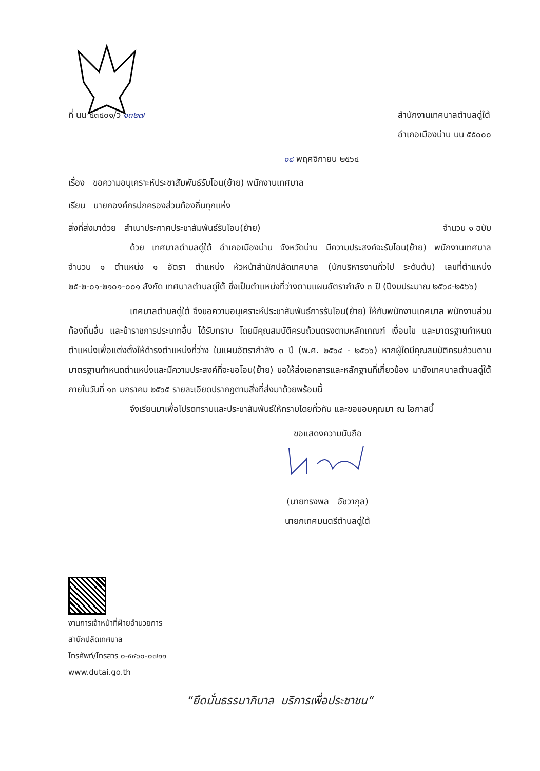ที่ นน ๕๓๕๐๑/ว ๑๓๒๗ สำนักงานเทศบาลตำบลดู่ใต้
อำเภอเมืองน่าน นน ๕๕๐๐๐
๑๘ พฤศจิกายน ๒๕๖๔
เรื่อง ขอความอนุเคราะห์ประชาสัมพันธ์รับโอน(ย้าย) พนักงานเทศบาล
เรียน นายกองค์กรปกครองส่วนท้องถิ่นทุกแห่ง
สิ่งที่ส่งมาด้วย สำเนาประกาศประชาสัมพันธ์รับโอน(ย้าย) จำนวน ๑ ฉบับ
ด้วย เทศบาลตำบลดู่ใต้ อำเภอเมืองน่าน จังหวัดน่าน มีความประสงค์จะรับโอน(ย้าย) พนักงานเทศบาล จำนวน ๑ ตำแหน่ง ๑ อัตรา ตำแหน่ง หัวหน้าสำนักปลัดเทศบาล (นักบริหารงานทั่วไป ระดับต้น) เลขที่ตำแหน่ง ๒๕-๒-๐๑-๒๑๐๑-๐๐๑ สังกัด เทศบาลตำบลดู่ใต้ ซึ่งเป็นตำแหน่งที่ว่างตามแผนอัตรากำลัง ๓ ปี (ปีงบประมาณ ๒๕๖๔-๒๕๖๖)
เทศบาลตำบลดู่ใต้ จึงขอความอนุเคราะห์ประชาสัมพันธ์การรับโอน(ย้าย) ให้กับพนักงานเทศบาล พนักงานส่วนท้องถิ่นอื่น และข้าราชการประเภทอื่น ได้รับทราบ โดยมีคุณสมบัติครบถ้วนตรงตามหลักเกณฑ์ เงื่อนไข และมาตรฐานกำหนดตำแหน่งเพื่อแต่งตั้งให้ดำรงตำแหน่งที่ว่าง ในแผนอัตรากำลัง ๓ ปี (พ.ศ. ๒๕๖๔ - ๒๕๖๖) หากผู้ใดมีคุณสมบัติครบถ้วนตามมาตรฐานกำหนดตำแหน่งและมีความประสงค์ที่จะขอโอน(ย้าย) ขอให้ส่งเอกสารและหลักฐานที่เกี่ยวข้อง มายังเทศบาลตำบลดู่ใต้ ภายในวันที่ ๑๓ มกราคม ๒๕๖๕ รายละเอียดปรากฏตามสิ่งที่ส่งมาด้วยพร้อมนี้
จึงเรียนมาเพื่อโปรดทราบและประชาสัมพันธ์ให้ทราบโดยทั่วกัน และขอขอบคุณมา ณ โอกาสนี้
ขอแสดงความนับถือ
(นายทรงพล อัชวากุล)
นายกเทศมนตรีตำบลดู่ใต้
งานการเจ้าหน้าที่ฝ่ายอำนวยการ
สำนักปลัดเทศบาล
โทรศัพท์/โทรสาร ๐-๕๔๖๐-๐๗๑๑
www.dutai.go.th
“ยึดมั่นธรรมาภิบาล บริการเพื่อประชาชน”